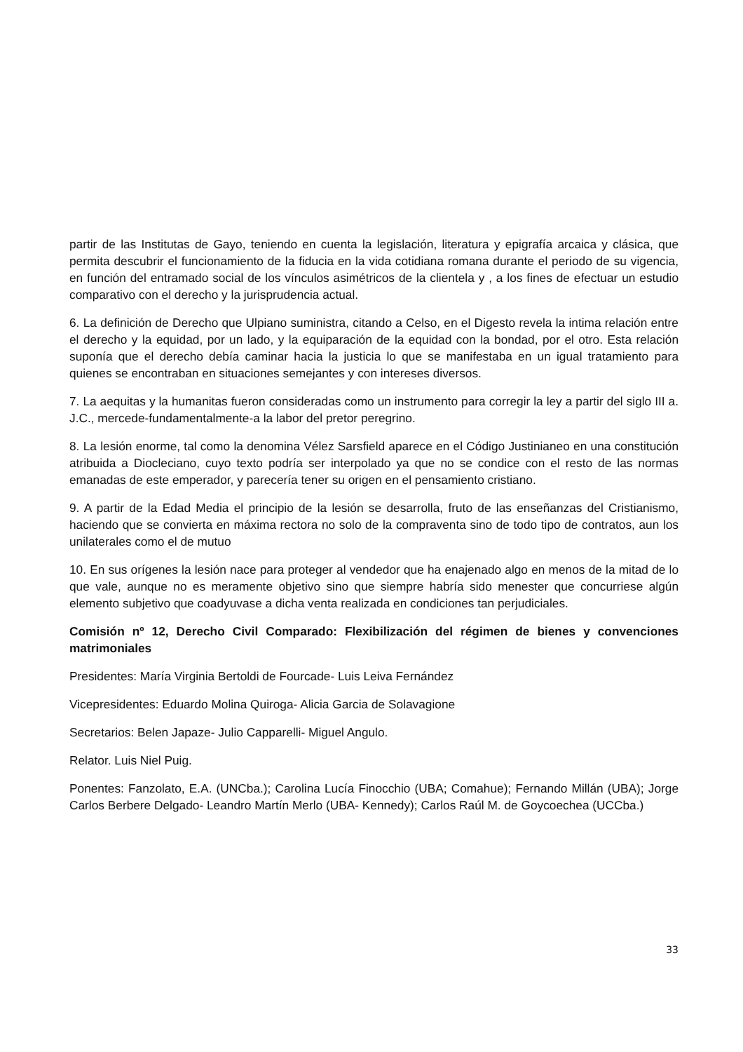partir de las Institutas de Gayo, teniendo en cuenta la legislación, literatura y epigrafía arcaica y clásica, que permita descubrir el funcionamiento de la fiducia en la vida cotidiana romana durante el periodo de su vigencia, en función del entramado social de los vínculos asimétricos de la clientela y , a los fines de efectuar un estudio comparativo con el derecho y la jurisprudencia actual.
6. La definición de Derecho que Ulpiano suministra, citando a Celso, en el Digesto revela la intima relación entre el derecho y la equidad, por un lado, y la equiparación de la equidad con la bondad, por el otro. Esta relación suponía que el derecho debía caminar hacia la justicia lo que se manifestaba en un igual tratamiento para quienes se encontraban en situaciones semejantes y con intereses diversos.
7. La aequitas y la humanitas fueron consideradas como un instrumento para corregir la ley a partir del siglo III a. J.C., mercede-fundamentalmente-a la labor del pretor peregrino.
8. La lesión enorme, tal como la denomina Vélez Sarsfield aparece en el Código Justinianeo en una constitución atribuida a Diocleciano, cuyo texto podría ser interpolado ya que no se condice con el resto de las normas emanadas de este emperador, y parecería tener su origen en el pensamiento cristiano.
9. A partir de la Edad Media el principio de la lesión se desarrolla, fruto de las enseñanzas del Cristianismo, haciendo que se convierta en máxima rectora no solo de la compraventa sino de todo tipo de contratos, aun los unilaterales como el de mutuo
10. En sus orígenes la lesión nace para proteger al vendedor que ha enajenado algo en menos de la mitad de lo que vale, aunque no es meramente objetivo sino que siempre habría sido menester que concurriese algún elemento subjetivo que coadyuvase a dicha venta realizada en condiciones tan perjudiciales.
Comisión nº 12, Derecho Civil Comparado: Flexibilización del régimen de bienes y convenciones matrimoniales
Presidentes: María Virginia Bertoldi de Fourcade- Luis Leiva Fernández
Vicepresidentes: Eduardo Molina Quiroga- Alicia Garcia de Solavagione
Secretarios: Belen Japaze- Julio Capparelli- Miguel Angulo.
Relator. Luis Niel Puig.
Ponentes: Fanzolato, E.A. (UNCba.); Carolina Lucía Finocchio (UBA; Comahue); Fernando Millán (UBA); Jorge Carlos Berbere Delgado- Leandro Martín Merlo (UBA- Kennedy); Carlos Raúl M. de Goycoechea (UCCba.)
33